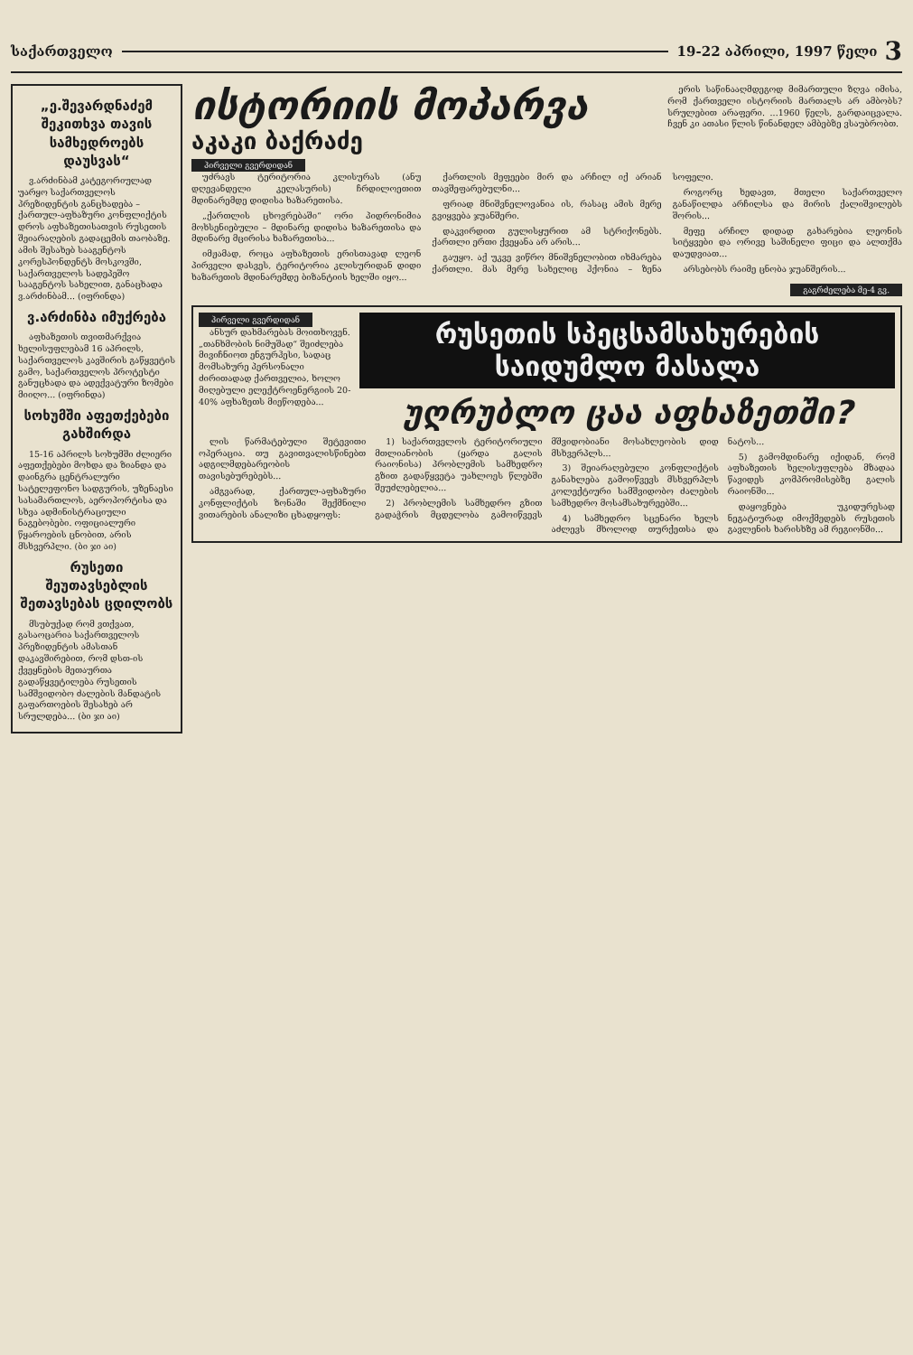საქართველო 19-22 აპრილი, 1997 წელი 3
„ე.შევარდნაძემ შეკითხვა თავის სამხედროებს დაუსვას“
ვ.არძინბამ კატეგორიულად უარყო საქართველოს პრეზიდენტის განცხადება – ქართულ-აფხაზური კონფლიქტის დროს აფხაზეთისათვის რუსეთის შეიარაღების გადაცემის თაობაზე. ამის შესახებ სააგენტოს კორესპონდენტს მოსკოვში, საქართველოს სადეპეშო სააგენტოს სახელით, განაცხადა ვ.არძინბამ... (იფრინდა)
ვ.არძინბა იმუქრება
აფხაზეთის თვითმარქვია ხელისუფლებამ 16 აპრილს, საქართველოს კავშირის გაწყვეტის გამო, საქართველოს პროტესტი განუცხადა და ადექვატური ზომები მიიღო... (იფრინდა)
სოხუმში აფეთქებები გახშირდა
15-16 აპრილს სოხუმში ძლიერი აფეთქებები მოხდა და ზიანდა და დაინგრა ცენტრალური სატელეფონო სადგურის, უზენაესი სასამართლოს, აეროპორტისა და სხვა ადმინისტრაციული ნაგებობები. ოფიციალური წყაროების ცნობით, არის მსხვერპლი. (ბი ჯი აი)
რუსეთი შეუთავსებლის შეთავსებას ცდილობს
მსუბუქად რომ ვთქვათ, გასაოცარია საქართველოს პრეზიდენტის ამასთან დაკავშირებით, რომ დსთ-ის ქვეყნების მეთაურთა გადაწყვეტილება რუსეთის სამშვიდობო ძალების მანდატის გაფართოების შესახებ არ სრულდება... (ბი ჯი აი)
ისტორიის მოპარვა
აკაკი ბაქრაძე
პირველი გვერდიდან
ერის საწინააღმდეგოდ მიმართული ზღვა იმისა, რომ ქართველი ისტორიის მართალს არ ამბობს? სრულებით არაფერი. ...1960 წელს, გარდაიცვალა. ჩვენ კი ათასი წლის წინანდელ ამბებზე ვსაუბრობთ.
უძრავს ტერიტორია კლისურას (ანუ დღევანდელი კელასურის) ჩრდილოეთით მდინარემდე დიდისა ხაზარეთისა.
„ქართლის ცხოვრებაში“ ორი პიდრონიმია მოხსენიებული – მდინარე დიდისა ხაზარეთისა და მდინარე მცირისა ხაზარეთისა...
იმჟამად, როცა აფხაზეთის ერისთავად ლეონ პირველი დასვეს, ტერიტორია კლისურიდან დიდი ხაზარეთის მდინარემდე ბიზანტიის ხელში იყო...
ქართლის მეფეები მირ და არჩილ იქ არიან თავშეფარებულნი...
ფრიად მნიშვნელოვანია ის, რასაც ამის მერე გვიყვება ჯუანშერი.
დაკვირდით გულისყურით ამ სტრიქონებს. ქართლი ერთი ქვეყანა არ არის...
გაუყო. აქ უკვე ვიწრო მნიშვნელობით იხმარება ქართლი. მას მერე სახელიც ჰქონია – ზენა სოფელი.
როგორც ხედავთ, მთელი საქართველო განაწილდა არჩილსა და მირის ქალიშვილებს შორის...
მეფე არჩილ დიდად გახარებია ლეონის სიტყვები და ორივე საშინელი ფიცი და ალთქმა დაუდვიათ...
არსებობს რაიმე ცნობა ჯუანშერის...
გაგრძელება მე-4 გვ.
პირველი გვერდიდან
ანსურ დახმარებას მოითხოვენ. „თანხმობის ნიმუშად“ შეიძლება მივიჩნიოთ ენგურჰესი, სადაც მომსახურე პერსონალი ძირითადად ქართველია, ხოლო მიღებული ელექტროენერგიის 20-40% აფხაზეთს მიეწოდება...
რუსეთის სპეცსამსახურების საიდუმლო მასალა
უღრუბლო ცაა აფხაზეთში?
ლის წარმატებული შეტევითი ოპერაცია. თუ გავითვალისწინებთ ადგილმდებარეობის თავისებურებებს...
ამგვარად, ქართულ-აფხაზური კონფლიქტის ზონაში შექმნილი ვითარების ანალიზი ცხადყოფს:
1) საქართველოს ტერიტორიული მთლიანობის (ყარდა გალის რაიონისა) პრობლემის სამხედრო გზით გადაწყვეტა უახლოეს წლებში შეუძლებელია...
2) პრობლემის სამხედრო გზით გადაჭრის მცდელობა გამოიწვევს მშვიდობიანი მოსახლეობის დიდ მსხვერპლს...
3) შეიარაღებული კონფლიქტის განახლება გამოიწვევს მსხვერპლს კოლექტიური სამშვიდობო ძალების სამხედრო მოსამსახურეებში...
4) სამხედრო სცენარი ხელს აძლევს მხოლოდ თურქეთსა და ნატოს...
5) გამომდინარე იქიდან, რომ აფხაზეთის ხელისუფლება მზადაა წავიდეს კომპრომისებზე გალის რაიონში...
დაყოვნება უკიდურესად ნეგატიურად იმოქმედებს რუსეთის გავლენის ხარისხზე ამ რეგიონში...